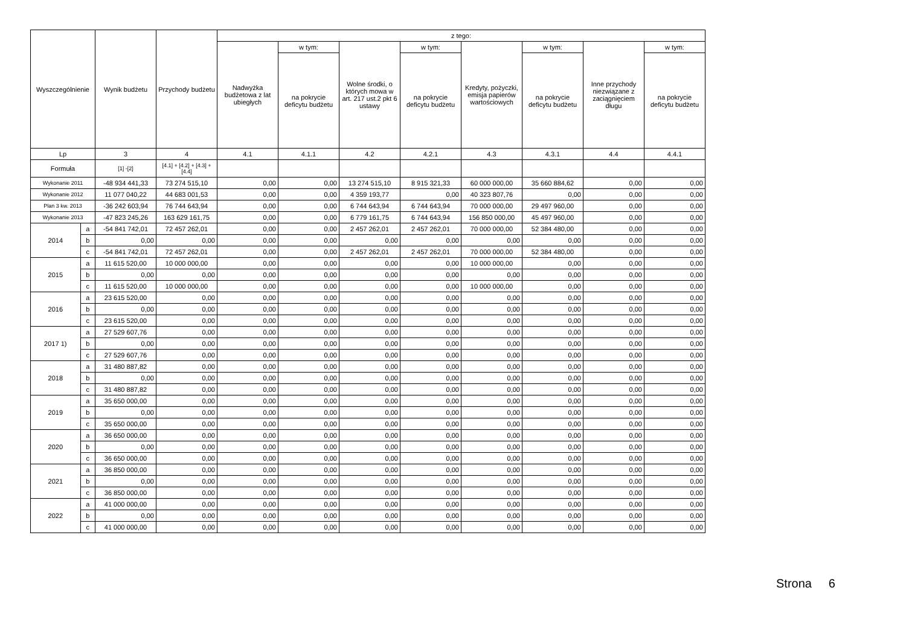| Wyszczególnienie | | Wynik budżetu | Przychody budżetu | z tego: | | | | | | | |
| --- | --- | --- | --- | --- | --- | --- | --- | --- | --- | --- | --- |
| | | | | Nadwyżka budżetowa z lat ubiegłych | w tym: | Wolne środki, o których mowa w art. 217 ust.2 pkt 6 ustawy | w tym: | Kredyty, pożyczki, emisja papierów wartościowych | w tym: | Inne przychody niezwiązane z zaciągnięciem długu | w tym: |
| | | | | | na pokrycie deficytu budżetu | | na pokrycie deficytu budżetu | | na pokrycie deficytu budżetu | | na pokrycie deficytu budżetu |
| Lp | | 3 | 4 | 4.1 | 4.1.1 | 4.2 | 4.2.1 | 4.3 | 4.3.1 | 4.4 | 4.4.1 |
| Formuła | | [1] -[2] | [4.1] + [4.2] + [4.3] + [4.4] | | | | | | | | |
| Wykonanie 2011 | | -48 934 441,33 | 73 274 515,10 | 0,00 | 0,00 | 13 274 515,10 | 8 915 321,33 | 60 000 000,00 | 35 660 884,62 | 0,00 | 0,00 |
| Wykonanie 2012 | | 11 077 040,22 | 44 683 001,53 | 0,00 | 0,00 | 4 359 193,77 | 0,00 | 40 323 807,76 | 0,00 | 0,00 | 0,00 |
| Plan 3 kw. 2013 | | -36 242 603,94 | 76 744 643,94 | 0,00 | 0,00 | 6 744 643,94 | 6 744 643,94 | 70 000 000,00 | 29 497 960,00 | 0,00 | 0,00 |
| Wykonanie 2013 | | -47 823 245,26 | 163 629 161,75 | 0,00 | 0,00 | 6 779 161,75 | 6 744 643,94 | 156 850 000,00 | 45 497 960,00 | 0,00 | 0,00 |
| 2014 | a | -54 841 742,01 | 72 457 262,01 | 0,00 | 0,00 | 2 457 262,01 | 2 457 262,01 | 70 000 000,00 | 52 384 480,00 | 0,00 | 0,00 |
| | b | 0,00 | 0,00 | 0,00 | 0,00 | 0,00 | 0,00 | 0,00 | 0,00 | 0,00 | 0,00 |
| | c | -54 841 742,01 | 72 457 262,01 | 0,00 | 0,00 | 2 457 262,01 | 2 457 262,01 | 70 000 000,00 | 52 384 480,00 | 0,00 | 0,00 |
| 2015 | a | 11 615 520,00 | 10 000 000,00 | 0,00 | 0,00 | 0,00 | 0,00 | 10 000 000,00 | 0,00 | 0,00 | 0,00 |
| | b | 0,00 | 0,00 | 0,00 | 0,00 | 0,00 | 0,00 | 0,00 | 0,00 | 0,00 | 0,00 |
| | c | 11 615 520,00 | 10 000 000,00 | 0,00 | 0,00 | 0,00 | 0,00 | 10 000 000,00 | 0,00 | 0,00 | 0,00 |
| 2016 | a | 23 615 520,00 | 0,00 | 0,00 | 0,00 | 0,00 | 0,00 | 0,00 | 0,00 | 0,00 | 0,00 |
| | b | 0,00 | 0,00 | 0,00 | 0,00 | 0,00 | 0,00 | 0,00 | 0,00 | 0,00 | 0,00 |
| | c | 23 615 520,00 | 0,00 | 0,00 | 0,00 | 0,00 | 0,00 | 0,00 | 0,00 | 0,00 | 0,00 |
| 2017 1) | a | 27 529 607,76 | 0,00 | 0,00 | 0,00 | 0,00 | 0,00 | 0,00 | 0,00 | 0,00 | 0,00 |
| | b | 0,00 | 0,00 | 0,00 | 0,00 | 0,00 | 0,00 | 0,00 | 0,00 | 0,00 | 0,00 |
| | c | 27 529 607,76 | 0,00 | 0,00 | 0,00 | 0,00 | 0,00 | 0,00 | 0,00 | 0,00 | 0,00 |
| 2018 | a | 31 480 887,82 | 0,00 | 0,00 | 0,00 | 0,00 | 0,00 | 0,00 | 0,00 | 0,00 | 0,00 |
| | b | 0,00 | 0,00 | 0,00 | 0,00 | 0,00 | 0,00 | 0,00 | 0,00 | 0,00 | 0,00 |
| | c | 31 480 887,82 | 0,00 | 0,00 | 0,00 | 0,00 | 0,00 | 0,00 | 0,00 | 0,00 | 0,00 |
| 2019 | a | 35 650 000,00 | 0,00 | 0,00 | 0,00 | 0,00 | 0,00 | 0,00 | 0,00 | 0,00 | 0,00 |
| | b | 0,00 | 0,00 | 0,00 | 0,00 | 0,00 | 0,00 | 0,00 | 0,00 | 0,00 | 0,00 |
| | c | 35 650 000,00 | 0,00 | 0,00 | 0,00 | 0,00 | 0,00 | 0,00 | 0,00 | 0,00 | 0,00 |
| 2020 | a | 36 650 000,00 | 0,00 | 0,00 | 0,00 | 0,00 | 0,00 | 0,00 | 0,00 | 0,00 | 0,00 |
| | b | 0,00 | 0,00 | 0,00 | 0,00 | 0,00 | 0,00 | 0,00 | 0,00 | 0,00 | 0,00 |
| | c | 36 650 000,00 | 0,00 | 0,00 | 0,00 | 0,00 | 0,00 | 0,00 | 0,00 | 0,00 | 0,00 |
| 2021 | a | 36 850 000,00 | 0,00 | 0,00 | 0,00 | 0,00 | 0,00 | 0,00 | 0,00 | 0,00 | 0,00 |
| | b | 0,00 | 0,00 | 0,00 | 0,00 | 0,00 | 0,00 | 0,00 | 0,00 | 0,00 | 0,00 |
| | c | 36 850 000,00 | 0,00 | 0,00 | 0,00 | 0,00 | 0,00 | 0,00 | 0,00 | 0,00 | 0,00 |
| 2022 | a | 41 000 000,00 | 0,00 | 0,00 | 0,00 | 0,00 | 0,00 | 0,00 | 0,00 | 0,00 | 0,00 |
| | b | 0,00 | 0,00 | 0,00 | 0,00 | 0,00 | 0,00 | 0,00 | 0,00 | 0,00 | 0,00 |
| | c | 41 000 000,00 | 0,00 | 0,00 | 0,00 | 0,00 | 0,00 | 0,00 | 0,00 | 0,00 | 0,00 |
Strona 6